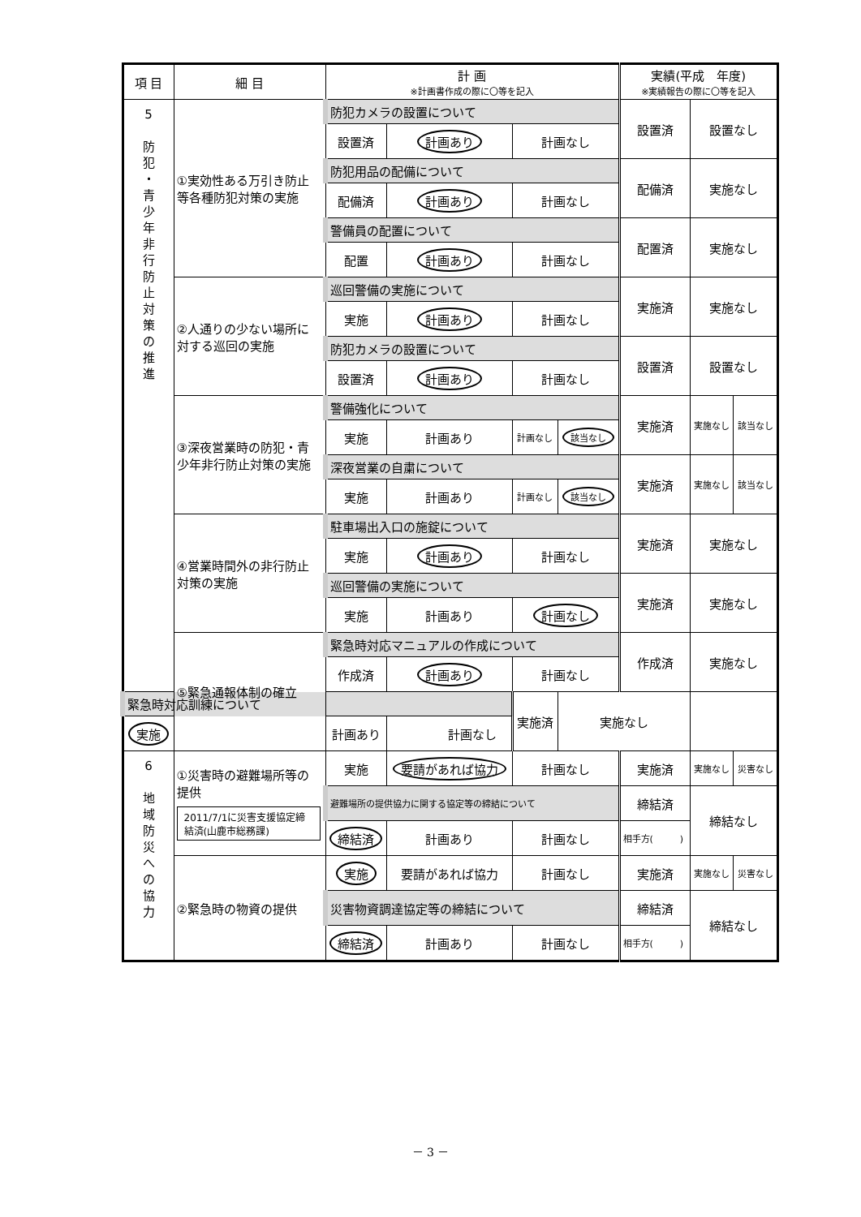| 項 目 | 細 目 | 計 画 ※計画書作成の際に〇等を記入 | | | | 実績(平成 年度) ※実績報告の際に〇等を記入 | | |
| --- | --- | --- | --- | --- | --- | --- | --- | --- |
| 5 防 犯 ・ 青 少 年 非 行 防 止 対 策 の 推 進 | ①実効性ある万引き防止等各種防犯対策の実施 | 防犯カメラの設置について | | | | 設置済 | 設置なし | |
| | | 設置済 | 計画あり | 計画なし | | | | |
| | | 防犯用品の配備について | | | | 配備済 | 実施なし | |
| | | 配備済 | 計画あり | 計画なし | | | | |
| | | 警備員の配置について | | | | 配置済 | 実施なし | |
| | | 配置 | 計画あり | 計画なし | | | | |
| | ②人通りの少ない場所に対する巡回の実施 | 巡回警備の実施について | | | | 実施済 | 実施なし | |
| | | 実施 | 計画あり | 計画なし | | | | |
| | | 防犯カメラの設置について | | | | 設置済 | 設置なし | |
| | | 設置済 | 計画あり | 計画なし | | | | |
| | ③深夜営業時の防犯・青少年非行防止対策の実施 | 警備強化について | | | | 実施済 | 実施なし | 該当なし |
| | | 実施 | 計画あり | 計画なし | 該当なし | | | |
| | | 深夜営業の自粛について | | | | 実施済 | 実施なし | 該当なし |
| | | 実施 | 計画あり | 計画なし | 該当なし | | | |
| | ④営業時間外の非行防止対策の実施 | 駐車場出入口の施錠について | | | | 実施済 | 実施なし | |
| | | 実施 | 計画あり | 計画なし | | | | |
| | | 巡回警備の実施について | | | | 実施済 | 実施なし | |
| | | 実施 | 計画あり | 計画なし | | | | |
| | ⑤緊急通報体制の確立 | 緊急時対応マニュアルの作成について | | | | 作成済 | 実施なし | |
| | | 作成済 | 計画あり | 計画なし | | | | |
| 緊急時対応訓練について | | | | 実施済 | 実施なし | | | |
| 実施 | | 計画あり | 計画なし | | | | | |
| 6 地 域 防 災 へ の 協 力 | ①災害時の避難場所等の提供 2011/7/1に災害支援協定締結済(山鹿市総務課) | 実施 | 要請があれば協力 | 計画なし | | 実施済 | 実施なし | 災害なし |
| | | 避難場所の提供協力に関する協定等の締結について | | | | 締結済 | 締結なし | |
| | | 締結済 | 計画あり | 計画なし | | 相手方( ) | | |
| | ②緊急時の物資の提供 | 実施 | 要請があれば協力 | 計画なし | | 実施済 | 実施なし | 災害なし |
| | | 災害物資調達協定等の締結について | | | | 締結済 | 締結なし | |
| | | 締結済 | 計画あり | 計画なし | | 相手方( ) | | |
－ 3 －